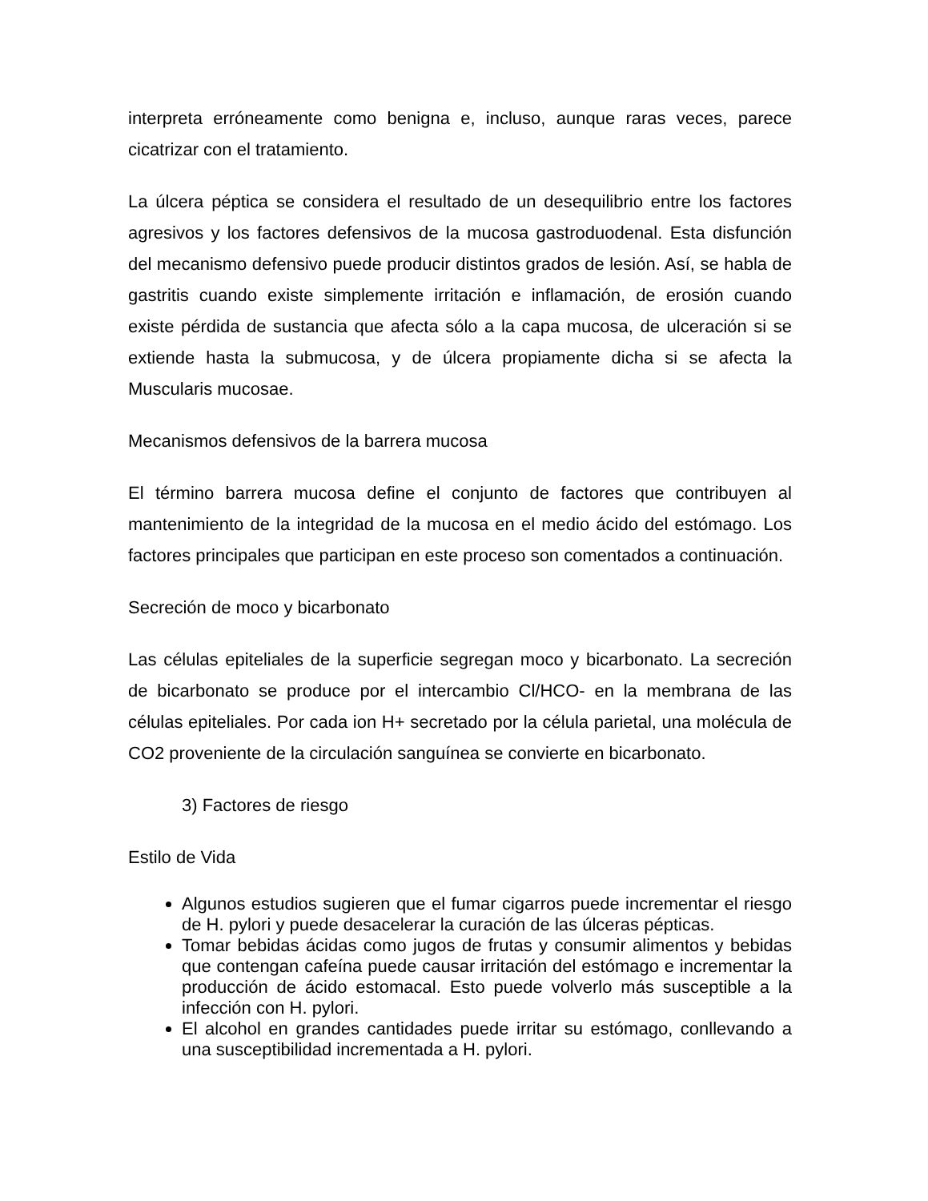interpreta erróneamente como benigna e, incluso, aunque raras veces, parece cicatrizar con el tratamiento.
La úlcera péptica se considera el resultado de un desequilibrio entre los factores agresivos y los factores defensivos de la mucosa gastroduodenal. Esta disfunción del mecanismo defensivo puede producir distintos grados de lesión. Así, se habla de gastritis cuando existe simplemente irritación e inflamación, de erosión cuando existe pérdida de sustancia que afecta sólo a la capa mucosa, de ulceración si se extiende hasta la submucosa, y de úlcera propiamente dicha si se afecta la Muscularis mucosae.
Mecanismos defensivos de la barrera mucosa
El término barrera mucosa define el conjunto de factores que contribuyen al mantenimiento de la integridad de la mucosa en el medio ácido del estómago. Los factores principales que participan en este proceso son comentados a continuación.
Secreción de moco y bicarbonato
Las células epiteliales de la superficie segregan moco y bicarbonato. La secreción de bicarbonato se produce por el intercambio Cl/HCO- en la membrana de las células epiteliales. Por cada ion H+ secretado por la célula parietal, una molécula de CO2 proveniente de la circulación sanguínea se convierte en bicarbonato.
3) Factores de riesgo
Estilo de Vida
Algunos estudios sugieren que el fumar cigarros puede incrementar el riesgo de H. pylori y puede desacelerar la curación de las úlceras pépticas.
Tomar bebidas ácidas como jugos de frutas y consumir alimentos y bebidas que contengan cafeína puede causar irritación del estómago e incrementar la producción de ácido estomacal. Esto puede volverlo más susceptible a la infección con H. pylori.
El alcohol en grandes cantidades puede irritar su estómago, conllevando a una susceptibilidad incrementada a H. pylori.